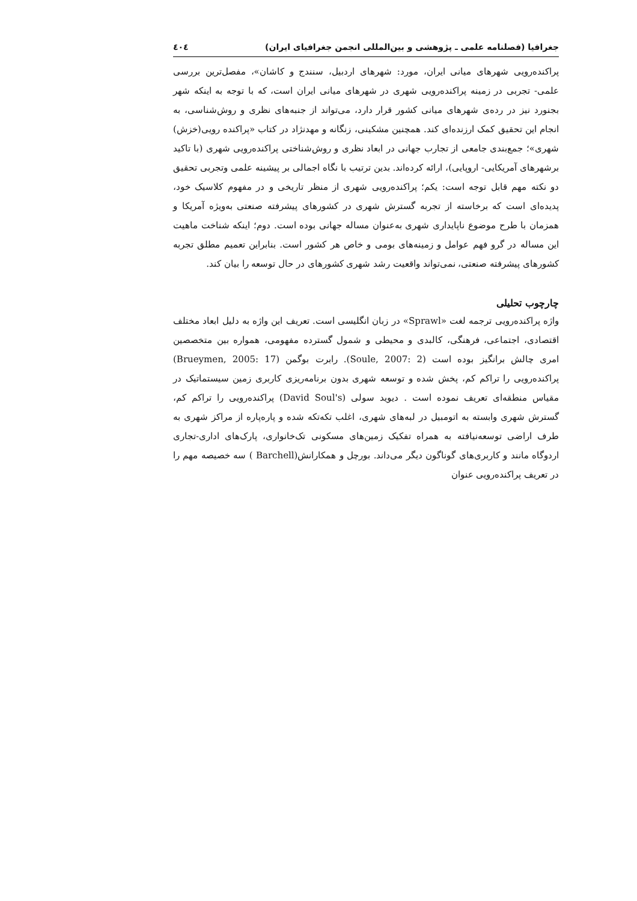جغرافیا (فصلنامه علمی ـ پژوهشی و بین‌المللی انجمن جغرافیای ایران) ٤٠٤
پراکنده‌رویی شهرهای میانی ایران، مورد: شهرهای اردبیل، سنندج و کاشان»، مفصل‌ترین بررسی علمی- تجربی در زمینه پراکنده‌رویی شهری در شهرهای میانی ایران است، که با توجه به اینکه شهر بجنورد نیز در رده‌ی شهرهای میانی کشور قرار دارد، می‌تواند از جنبه‌های نظری و روش‌شناسی، به انجام این تحقیق کمک ارزنده‌ای کند. همچنین مشکینی، زنگانه و مهدنژاد در کتاب «پراکنده رویی(خزش) شهری»؛ جمع‌بندی جامعی از تجارب جهانی در ابعاد نظری و روش‌شناختی پراکنده‌رویی شهری (با تاکید برشهرهای آمریکایی- اروپایی)، ارائه کرده‌اند. بدین ترتیب با نگاه اجمالی بر پیشینه علمی وتجربی تحقیق دو نکته مهم قابل توجه است: یکم؛ پراکنده‌رویی شهری از منظر تاریخی و در مفهوم کلاسیک خود، پدیده‌ای است که برخاسته از تجربه گسترش شهری در کشورهای پیشرفته صنعتی به‌ویژه آمریکا و همزمان با طرح موضوع ناپایداری شهری به‌عنوان مساله جهانی بوده است. دوم؛ اینکه شناخت ماهیت این مساله در گرو فهم عوامل و زمینه‌های بومی و خاص هر کشور است. بنابراین تعمیم مطلق تجربه کشورهای پیشرفته صنعتی، نمی‌تواند واقعیت رشد شهری کشورهای در حال توسعه را بیان کند.
چارچوب تحلیلی
واژه پراکنده‌رویی ترجمه لغت «Sprawl» در زبان انگلیسی است. تعریف این واژه به دلیل ابعاد مختلف اقتصادی، اجتماعی، فرهنگی، کالبدی و محیطی و شمول گسترده مفهومی، همواره بین متخصصین امری چالش برانگیز بوده است (Soule, 2007: 2). رابرت بوگمن (Brueymen, 2005: 17) پراکنده‌رویی را تراکم کم، پخش شده و توسعه شهری بدون برنامه‌ریزی کاربری زمین سیستماتیک در مقیاس منطقه‌ای تعریف نموده است . دیوید سولی (David Soul's) پراکنده‌رویی را تراکم کم، گسترش شهری وابسته به اتومبیل در لبه‌های شهری، اغلب تکه‌تکه شده و پاره‌پاره از مراکز شهری به طرف اراضی توسعه‌نیافته به همراه تفکیک زمین‌های مسکونی تک‌خانواری، پارک‌های اداری-تجاری اردوگاه مانند و کاربری‌های گوناگون دیگر می‌داند. بورچل و همکارانش(Barchell ) سه خصیصه مهم را در تعریف پراکنده‌رویی عنوان